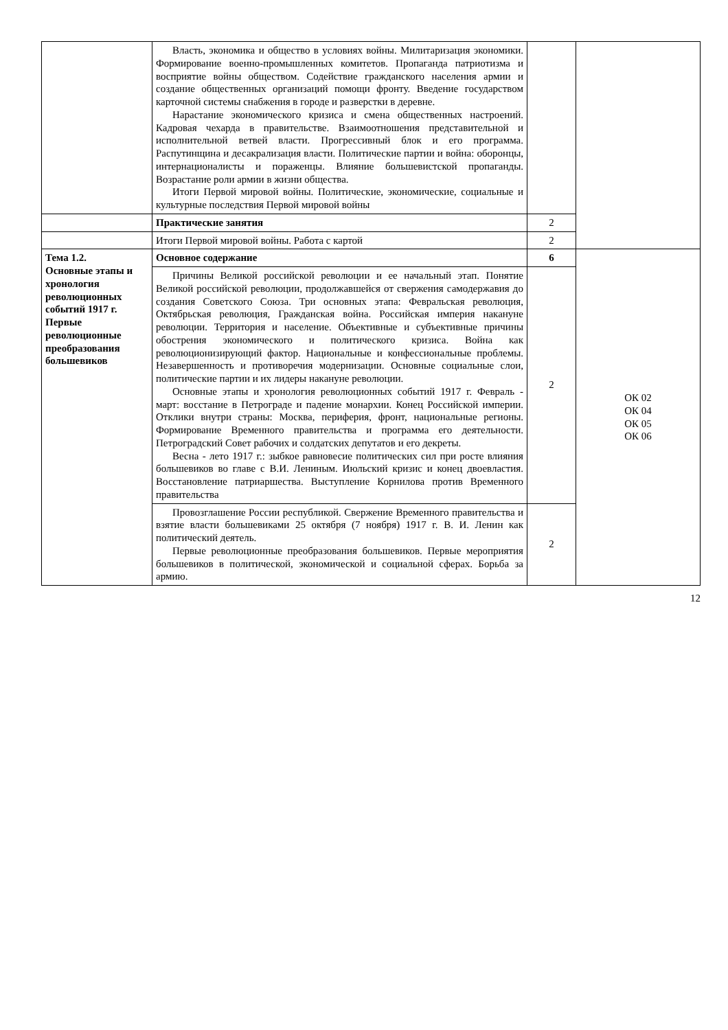| | Власть, экономика и общество в условиях войны. Милитаризация экономики. Формирование военно-промышленных комитетов. Пропаганда патриотизма и восприятие войны обществом. Содействие гражданского населения армии и создание общественных организаций помощи фронту. Введение государством карточной системы снабжения в городе и разверстки в деревне. Нарастание экономического кризиса и смена общественных настроений. Кадровая чехарда в правительстве. Взаимоотношения представительной и исполнительной ветвей власти. Прогрессивный блок и его программа. Распутинщина и десакрализация власти. Политические партии и война: оборонцы, интернационалисты и пораженцы. Влияние большевистской пропаганды. Возрастание роли армии в жизни общества. Итоги Первой мировой войны. Политические, экономические, социальные и культурные последствия Первой мировой войны | | |
| | Практические занятия | 2 | |
| | Итоги Первой мировой войны. Работа с картой | 2 | |
| Тема 1.2. Основные этапы и хронология революционных событий 1917 г. Первые революционные преобразования большевиков | Основное содержание | 6 | ОК 02 ОК 04 ОК 05 ОК 06 |
| | Причины Великой российской революции и ее начальный этап. Понятие Великой российской революции, продолжавшейся от свержения самодержавия до создания Советского Союза. Три основных этапа: Февральская революция, Октябрьская революция, Гражданская война. Российская империя накануне революции. Территория и население. Объективные и субъективные причины обострения экономического и политического кризиса. Война как революционизирующий фактор. Национальные и конфессиональные проблемы. Незавершенность и противоречия модернизации. Основные социальные слои, политические партии и их лидеры накануне революции. Основные этапы и хронология революционных событий 1917 г. Февраль - март: восстание в Петрограде и падение монархии. Конец Российской империи. Отклики внутри страны: Москва, периферия, фронт, национальные регионы. Формирование Временного правительства и программа его деятельности. Петроградский Совет рабочих и солдатских депутатов и его декреты. Весна - лето 1917 г.: зыбкое равновесие политических сил при росте влияния большевиков во главе с В.И. Лениным. Июльский кризис и конец двоевластия. Восстановление патриаршества. Выступление Корнилова против Временного правительства | 2 | |
| | Провозглашение России республикой. Свержение Временного правительства и взятие власти большевиками 25 октября (7 ноября) 1917 г. В. И. Ленин как политический деятель. Первые революционные преобразования большевиков. Первые мероприятия большевиков в политической, экономической и социальной сферах. Борьба за армию. | 2 | |
12